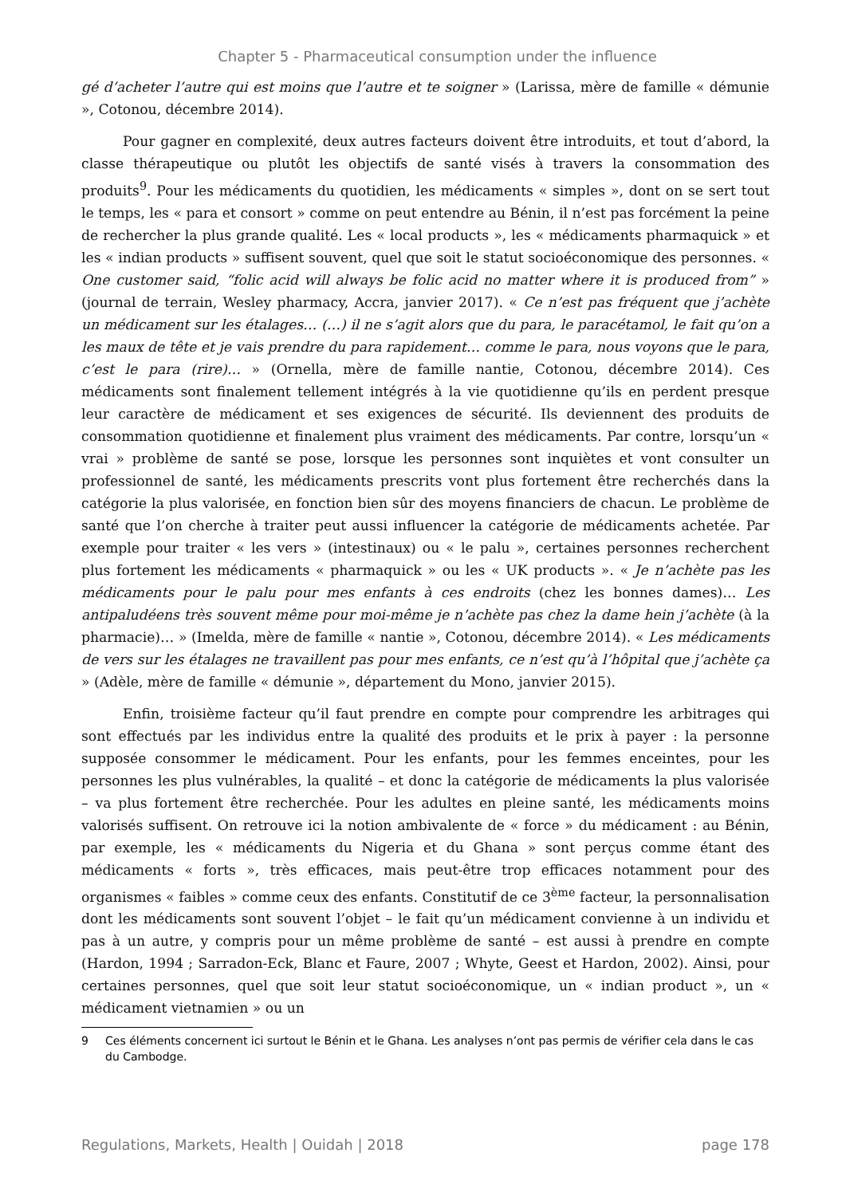Chapter 5 - Pharmaceutical consumption under the influence
gé d’acheter l’autre qui est moins que l’autre et te soigner » (Larissa, mère de famille « démunie », Cotonou, décembre 2014).
Pour gagner en complexité, deux autres facteurs doivent être introduits, et tout d’abord, la classe thérapeutique ou plutôt les objectifs de santé visés à travers la consommation des produits<sup>9</sup>. Pour les médicaments du quotidien, les médicaments « simples », dont on se sert tout le temps, les « para et consort » comme on peut entendre au Bénin, il n’est pas forcément la peine de rechercher la plus grande qualité. Les « local products », les « médicaments pharmaquick » et les « indian products » suffisent souvent, quel que soit le statut socioéconomique des personnes. « One customer said, “folic acid will always be folic acid no matter where it is produced from” » (journal de terrain, Wesley pharmacy, Accra, janvier 2017). « Ce n’est pas fréquent que j’achète un médicament sur les étalages… (…) il ne s’agit alors que du para, le paracétamol, le fait qu’on a les maux de tête et je vais prendre du para rapidement… comme le para, nous voyons que le para, c’est le para (rire)… » (Ornella, mère de famille nantie, Cotonou, décembre 2014). Ces médicaments sont finalement tellement intégrés à la vie quotidienne qu’ils en perdent presque leur caractère de médicament et ses exigences de sécurité. Ils deviennent des produits de consommation quotidienne et finalement plus vraiment des médicaments. Par contre, lorsqu’un « vrai » problème de santé se pose, lorsque les personnes sont inquiètes et vont consulter un professionnel de santé, les médicaments prescrits vont plus fortement être recherchés dans la catégorie la plus valorisée, en fonction bien sûr des moyens financiers de chacun. Le problème de santé que l’on cherche à traiter peut aussi influencer la catégorie de médicaments achetée. Par exemple pour traiter « les vers » (intestinaux) ou « le palu », certaines personnes recherchent plus fortement les médicaments « pharmaquick » ou les « UK products ». « Je n’achète pas les médicaments pour le palu pour mes enfants à ces endroits (chez les bonnes dames)… Les antipaludéens très souvent même pour moi-même je n’achète pas chez la dame hein j’achète (à la pharmacie)… » (Imelda, mère de famille « nantie », Cotonou, décembre 2014). « Les médicaments de vers sur les étalages ne travaillent pas pour mes enfants, ce n’est qu’à l’hôpital que j’achète ça » (Adèle, mère de famille « démunie », département du Mono, janvier 2015).
Enfin, troisième facteur qu’il faut prendre en compte pour comprendre les arbitrages qui sont effectués par les individus entre la qualité des produits et le prix à payer : la personne supposée consommer le médicament. Pour les enfants, pour les femmes enceintes, pour les personnes les plus vulnérables, la qualité – et donc la catégorie de médicaments la plus valorisée – va plus fortement être recherchée. Pour les adultes en pleine santé, les médicaments moins valorisés suffisent. On retrouve ici la notion ambivalente de « force » du médicament : au Bénin, par exemple, les « médicaments du Nigeria et du Ghana » sont perçus comme étant des médicaments « forts », très efficaces, mais peut-être trop efficaces notamment pour des organismes « faibles » comme ceux des enfants. Constitutif de ce 3<sup>ème</sup> facteur, la personnalisation dont les médicaments sont souvent l’objet – le fait qu’un médicament convienne à un individu et pas à un autre, y compris pour un même problème de santé – est aussi à prendre en compte (Hardon, 1994 ; Sarradon-Eck, Blanc et Faure, 2007 ; Whyte, Geest et Hardon, 2002). Ainsi, pour certaines personnes, quel que soit leur statut socioéconomique, un « indian product », un « médicament vietnamien » ou un
9 Ces éléments concernent ici surtout le Bénin et le Ghana. Les analyses n’ont pas permis de vérifier cela dans le cas du Cambodge.
Regulations, Markets, Health | Ouidah | 2018 page 178